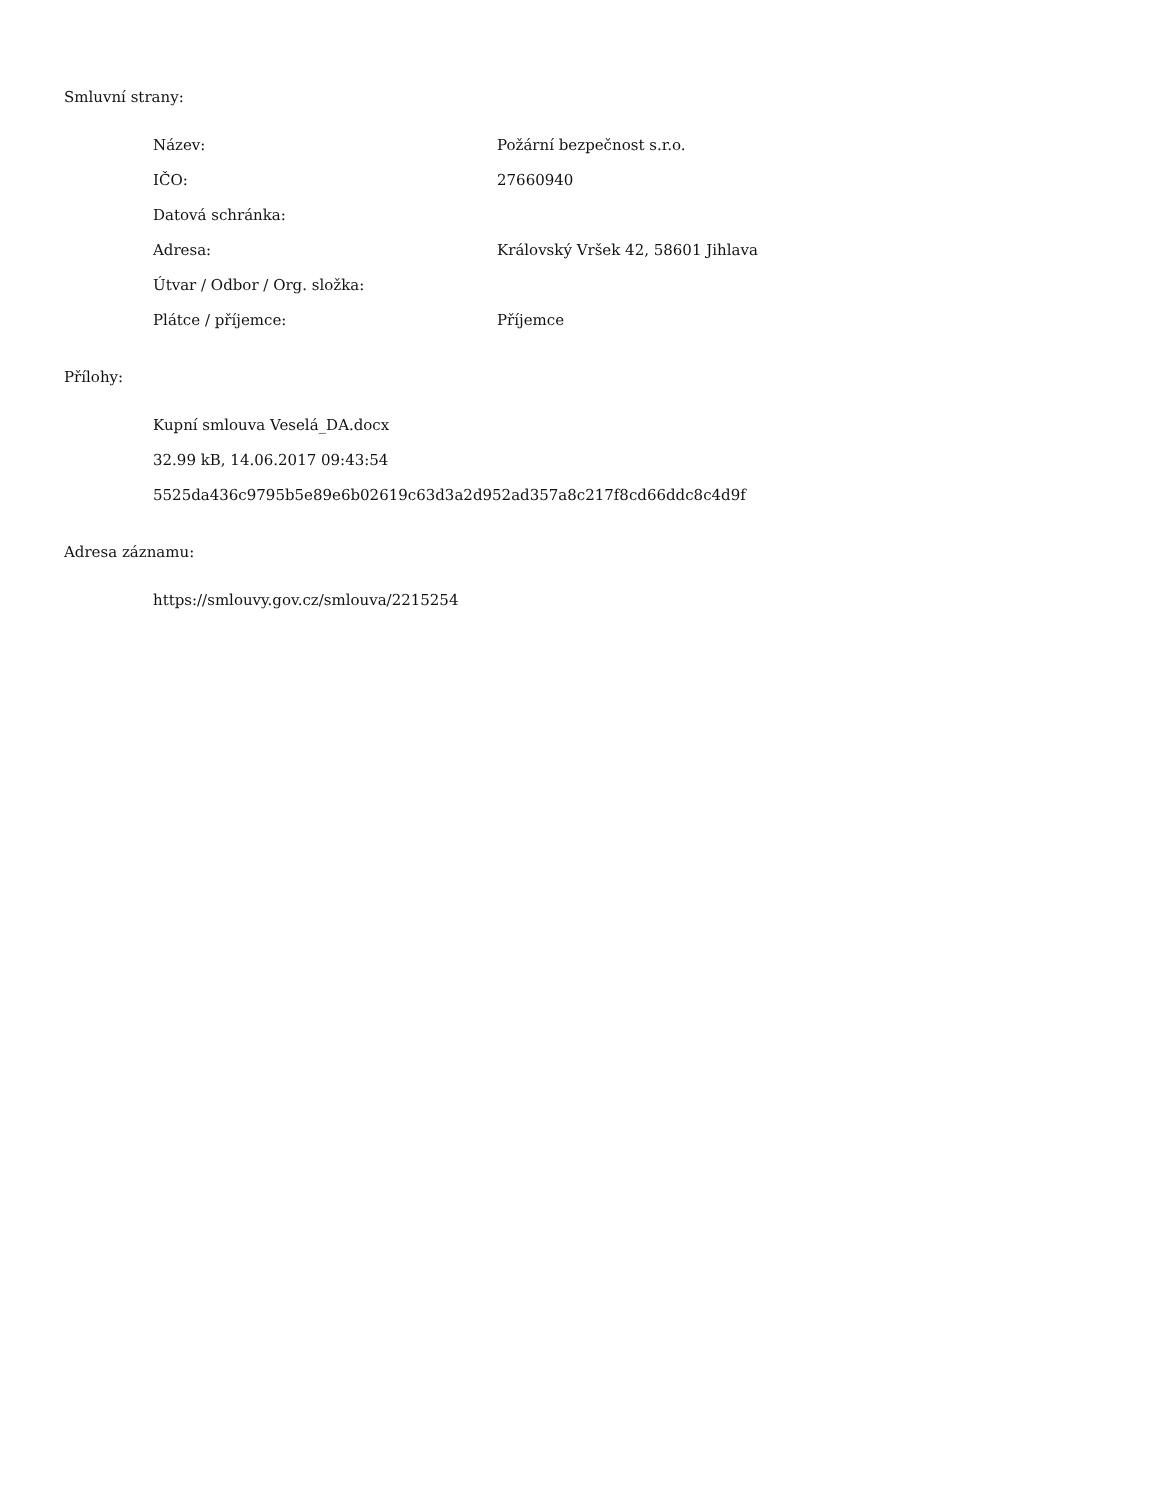Smluvní strany:
| Název: | Požární bezpečnost s.r.o. |
| IČO: | 27660940 |
| Datová schránka: | |
| Adresa: | Královský Vršek 42, 58601 Jihlava |
| Útvar / Odbor / Org. složka: | |
| Plátce / příjemce: | Příjemce |
Přílohy:
Kupní smlouva Veselá_DA.docx
32.99 kB, 14.06.2017 09:43:54
5525da436c9795b5e89e6b02619c63d3a2d952ad357a8c217f8cd66ddc8c4d9f
Adresa záznamu:
https://smlouvy.gov.cz/smlouva/2215254